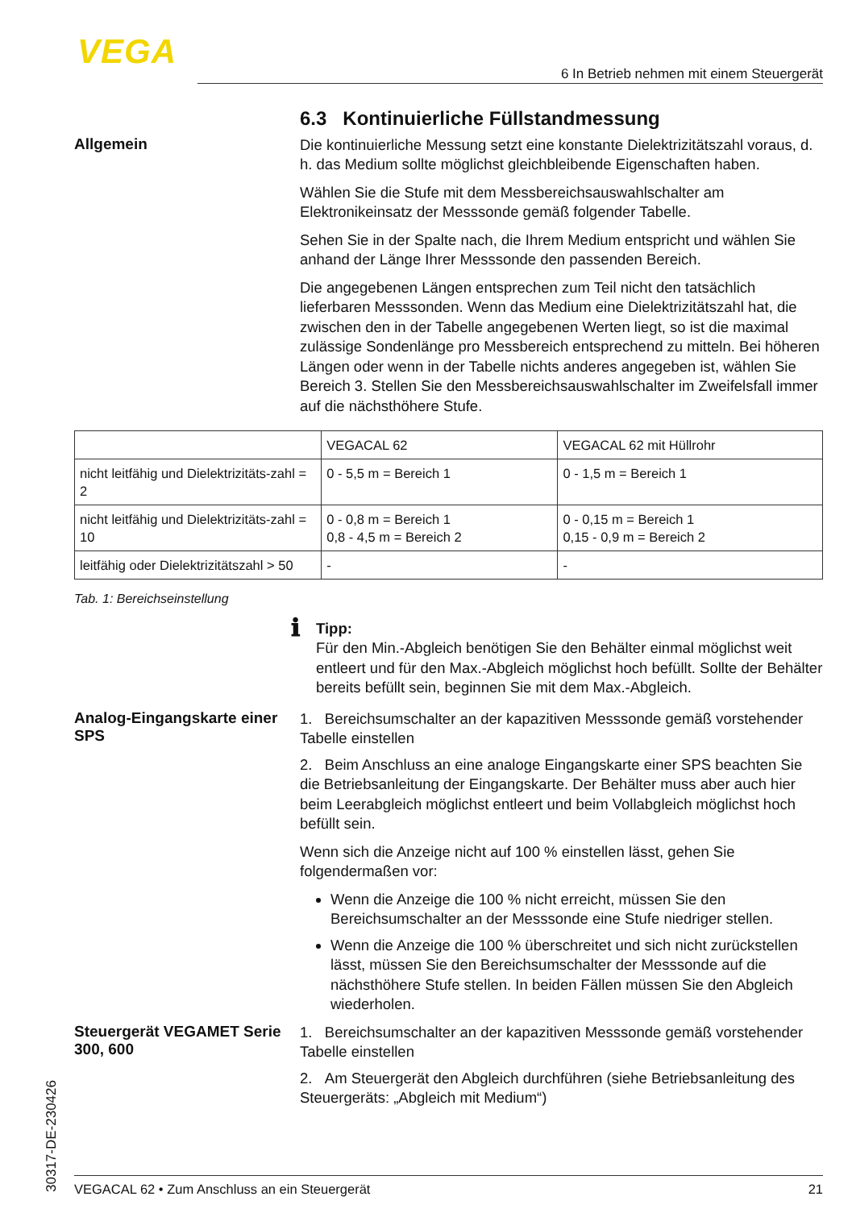VEGA
6 In Betrieb nehmen mit einem Steuergerät
6.3 Kontinuierliche Füllstandmessung
Allgemein
Die kontinuierliche Messung setzt eine konstante Dielektrizitätszahl voraus, d. h. das Medium sollte möglichst gleichbleibende Eigenschaften haben.
Wählen Sie die Stufe mit dem Messbereichsauswahlschalter am Elektronikeinsatz der Messsonde gemäß folgender Tabelle.
Sehen Sie in der Spalte nach, die Ihrem Medium entspricht und wählen Sie anhand der Länge Ihrer Messsonde den passenden Bereich.
Die angegebenen Längen entsprechen zum Teil nicht den tatsächlich lieferbaren Messsonden. Wenn das Medium eine Dielektrizitätszahl hat, die zwischen den in der Tabelle angegebenen Werten liegt, so ist die maximal zulässige Sondenlänge pro Messbereich entsprechend zu mitteln. Bei höheren Längen oder wenn in der Tabelle nichts anderes angegeben ist, wählen Sie Bereich 3. Stellen Sie den Messbereichsauswahlschalter im Zweifelsfall immer auf die nächsthöhere Stufe.
| | VEGACAL 62 | VEGACAL 62 mit Hüllrohr |
| nicht leitfähig und Dielektrizitäts-zahl = 2 | 0 - 5,5 m = Bereich 1 | 0 - 1,5 m = Bereich 1 |
| nicht leitfähig und Dielektrizitäts-zahl = 10 | 0 - 0,8 m = Bereich 1 0,8 - 4,5 m = Bereich 2 | 0 - 0,15 m = Bereich 1 0,15 - 0,9 m = Bereich 2 |
| leitfähig oder Dielektrizitätszahl > 50 | - | - |
Tab. 1: Bereichseinstellung
ℹ
Tipp:
Für den Min.-Abgleich benötigen Sie den Behälter einmal möglichst weit entleert und für den Max.-Abgleich möglichst hoch befüllt. Sollte der Behälter bereits befüllt sein, beginnen Sie mit dem Max.-Abgleich.
Analog-Eingangskarte einer SPS
1. Bereichsumschalter an der kapazitiven Messsonde gemäß vorstehender Tabelle einstellen
2. Beim Anschluss an eine analoge Eingangskarte einer SPS beachten Sie die Betriebsanleitung der Eingangskarte. Der Behälter muss aber auch hier beim Leerabgleich möglichst entleert und beim Vollabgleich möglichst hoch befüllt sein.
Wenn sich die Anzeige nicht auf 100 % einstellen lässt, gehen Sie folgendermaßen vor:
Wenn die Anzeige die 100 % nicht erreicht, müssen Sie den Bereichsumschalter an der Messsonde eine Stufe niedriger stellen.
Wenn die Anzeige die 100 % überschreitet und sich nicht zurückstellen lässt, müssen Sie den Bereichsumschalter der Messsonde auf die nächsthöhere Stufe stellen. In beiden Fällen müssen Sie den Abgleich wiederholen.
Steuergerät VEGAMET Serie 300, 600
1. Bereichsumschalter an der kapazitiven Messsonde gemäß vorstehender Tabelle einstellen
2. Am Steuergerät den Abgleich durchführen (siehe Betriebsanleitung des Steuergeräts: „Abgleich mit Medium“)
30317-DE-230426
VEGACAL 62 • Zum Anschluss an ein Steuergerät 21